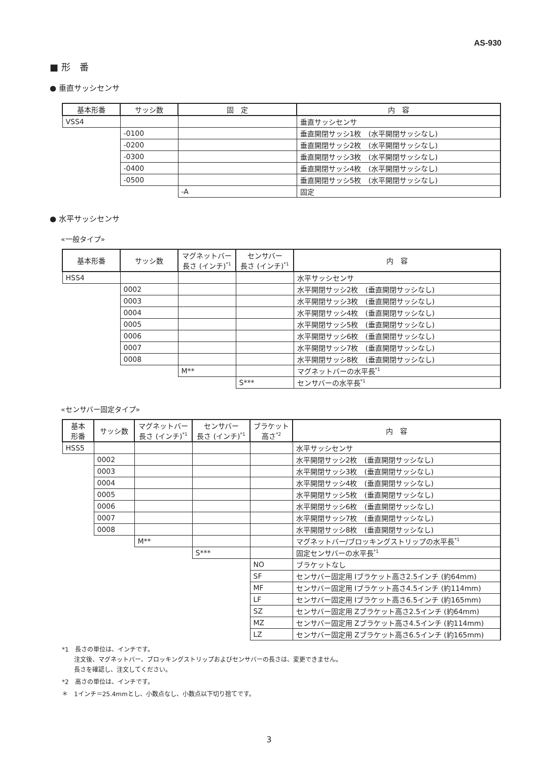AS-930
■ 形　番
● 垂直サッシセンサ
| 基本形番 | サッシ数 | 固 定 | 内 容 |
| --- | --- | --- | --- |
| VSS4 | | | 垂直サッシセンサ |
| | -0100 | | 垂直開閉サッシ1枚 (水平開閉サッシなし) |
| | -0200 | | 垂直開閉サッシ2枚 (水平開閉サッシなし) |
| | -0300 | | 垂直開閉サッシ3枚 (水平開閉サッシなし) |
| | -0400 | | 垂直開閉サッシ4枚 (水平開閉サッシなし) |
| | -0500 | | 垂直開閉サッシ5枚 (水平開閉サッシなし) |
| | | -A | 固定 |
● 水平サッシセンサ
«一般タイプ»
| 基本形番 | サッシ数 | マグネットバー 長さ (インチ)<sup>*1</sup> | センサバー 長さ (インチ)<sup>*1</sup> | 内 容 |
| --- | --- | --- | --- | --- |
| HSS4 | | | | 水平サッシセンサ |
| | 0002 | | | 水平開閉サッシ2枚 (垂直開閉サッシなし) |
| | 0003 | | | 水平開閉サッシ3枚 (垂直開閉サッシなし) |
| | 0004 | | | 水平開閉サッシ4枚 (垂直開閉サッシなし) |
| | 0005 | | | 水平開閉サッシ5枚 (垂直開閉サッシなし) |
| | 0006 | | | 水平開閉サッシ6枚 (垂直開閉サッシなし) |
| | 0007 | | | 水平開閉サッシ7枚 (垂直開閉サッシなし) |
| | 0008 | | | 水平開閉サッシ8枚 (垂直開閉サッシなし) |
| | | M** | | マグネットバーの水平長<sup>*1</sup> |
| | | | S*** | センサバーの水平長<sup>*1</sup> |
«センサバー固定タイプ»
| 基本 形番 | サッシ数 | マグネットバー 長さ (インチ)<sup>*1</sup> | センサバー 長さ (インチ)<sup>*1</sup> | ブラケット 高さ<sup>*2</sup> | 内 容 |
| --- | --- | --- | --- | --- | --- |
| HSS5 | | | | | 水平サッシセンサ |
| | 0002 | | | | 水平開閉サッシ2枚 (垂直開閉サッシなし) |
| | 0003 | | | | 水平開閉サッシ3枚 (垂直開閉サッシなし) |
| | 0004 | | | | 水平開閉サッシ4枚 (垂直開閉サッシなし) |
| | 0005 | | | | 水平開閉サッシ5枚 (垂直開閉サッシなし) |
| | 0006 | | | | 水平開閉サッシ6枚 (垂直開閉サッシなし) |
| | 0007 | | | | 水平開閉サッシ7枚 (垂直開閉サッシなし) |
| | 0008 | | | | 水平開閉サッシ8枚 (垂直開閉サッシなし) |
| | | M** | | | マグネットバー/ブロッキングストリップの水平長<sup>*1</sup> |
| | | | S*** | | 固定センサバーの水平長<sup>*1</sup> |
| | | | | NO | ブラケットなし |
| | | | | SF | センサバー固定用 Iブラケット高さ2.5インチ (約64mm) |
| | | | | MF | センサバー固定用 Iブラケット高さ4.5インチ (約114mm) |
| | | | | LF | センサバー固定用 Iブラケット高さ6.5インチ (約165mm) |
| | | | | SZ | センサバー固定用 Zブラケット高さ2.5インチ (約64mm) |
| | | | | MZ | センサバー固定用 Zブラケット高さ4.5インチ (約114mm) |
| | | | | LZ | センサバー固定用 Zブラケット高さ6.5インチ (約165mm) |
*1　長さの単位は、インチです。
　　注文後、マグネットバー、ブロッキングストリップおよびセンサバーの長さは、変更できません。
　　長さを確認し、注文してください。
*2　高さの単位は、インチです。
＊　1インチ＝25.4mmとし、小数点なし、小数点以下切り捨てです。
3